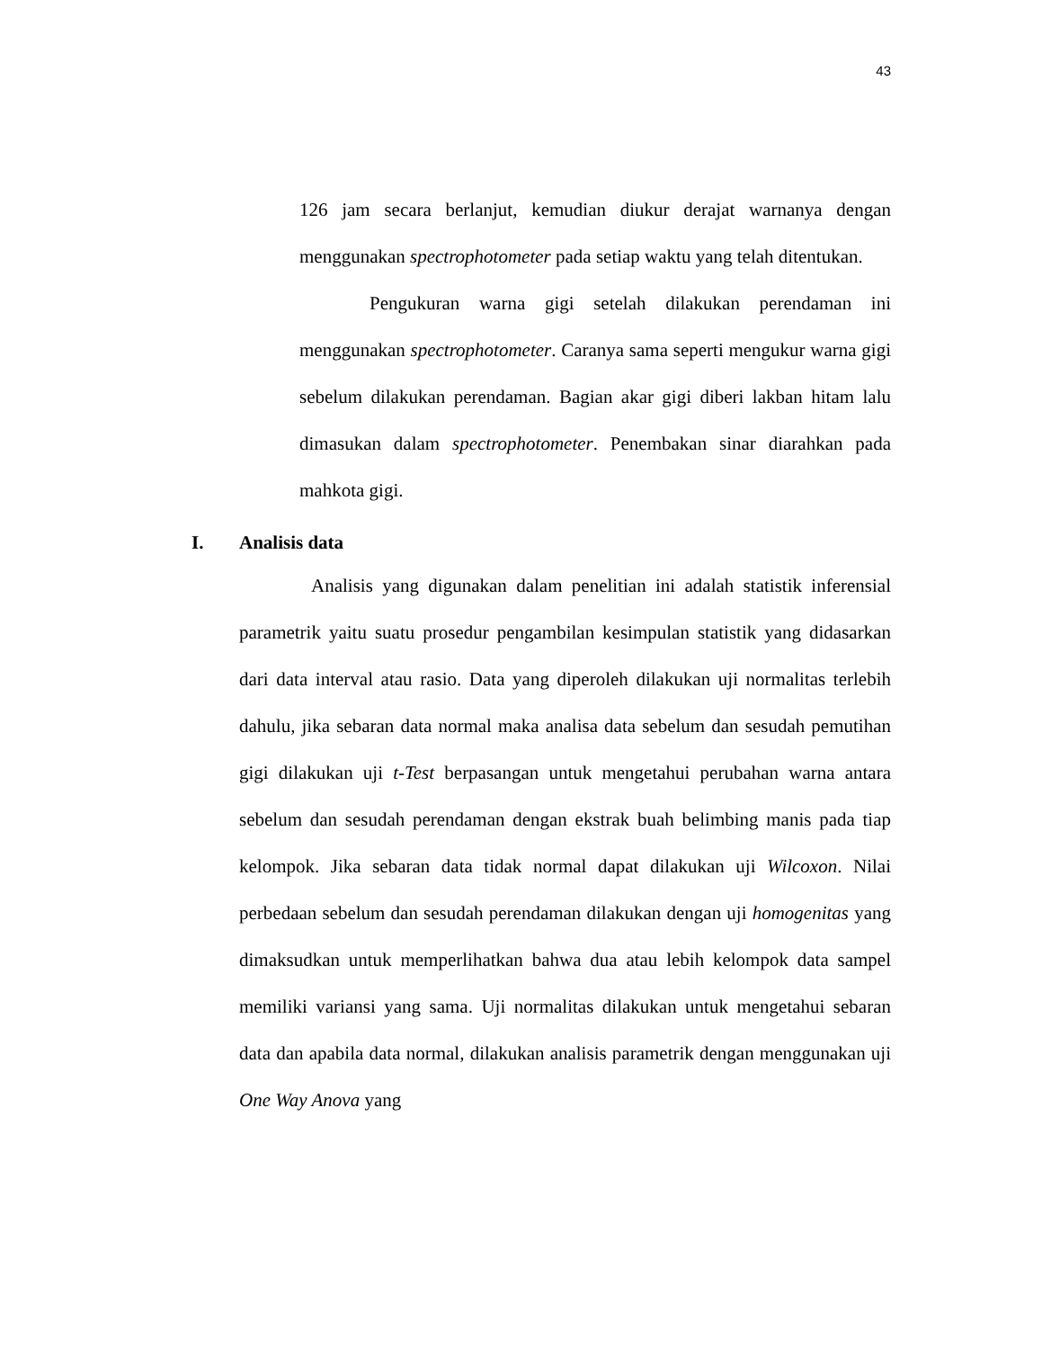43
126 jam secara berlanjut, kemudian diukur derajat warnanya dengan menggunakan spectrophotometer pada setiap waktu yang telah ditentukan.
Pengukuran warna gigi setelah dilakukan perendaman ini menggunakan spectrophotometer. Caranya sama seperti mengukur warna gigi sebelum dilakukan perendaman. Bagian akar gigi diberi lakban hitam lalu dimasukan dalam spectrophotometer. Penembakan sinar diarahkan pada mahkota gigi.
I. Analisis data
Analisis yang digunakan dalam penelitian ini adalah statistik inferensial parametrik yaitu suatu prosedur pengambilan kesimpulan statistik yang didasarkan dari data interval atau rasio. Data yang diperoleh dilakukan uji normalitas terlebih dahulu, jika sebaran data normal maka analisa data sebelum dan sesudah pemutihan gigi dilakukan uji t-Test berpasangan untuk mengetahui perubahan warna antara sebelum dan sesudah perendaman dengan ekstrak buah belimbing manis pada tiap kelompok. Jika sebaran data tidak normal dapat dilakukan uji Wilcoxon. Nilai perbedaan sebelum dan sesudah perendaman dilakukan dengan uji homogenitas yang dimaksudkan untuk memperlihatkan bahwa dua atau lebih kelompok data sampel memiliki variansi yang sama. Uji normalitas dilakukan untuk mengetahui sebaran data dan apabila data normal, dilakukan analisis parametrik dengan menggunakan uji One Way Anova yang